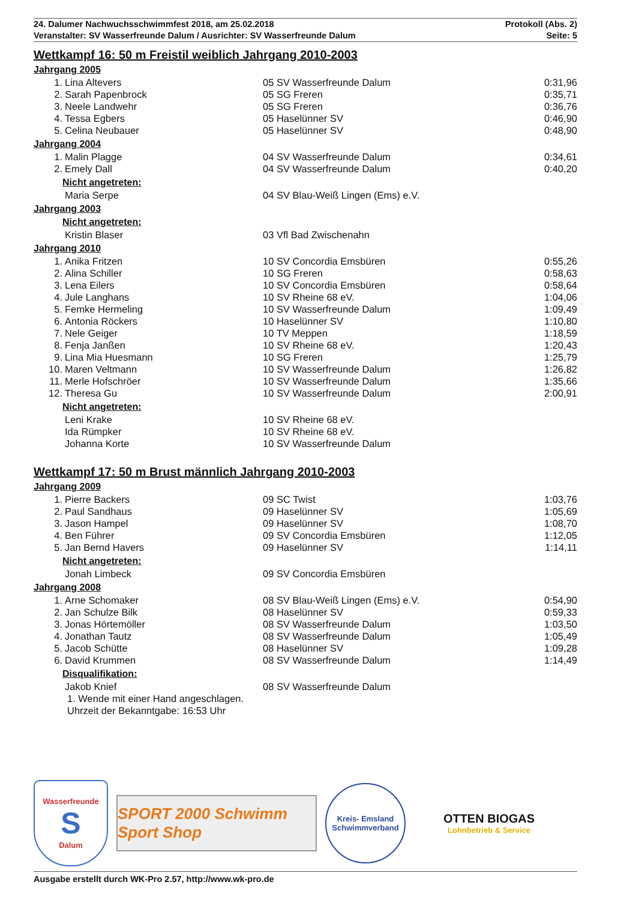24. Dalumer Nachwuchsschwimmfest 2018, am 25.02.2018 Protokoll (Abs. 2)
Veranstalter: SV Wasserfreunde Dalum / Ausrichter: SV Wasserfreunde Dalum Seite: 5
Wettkampf 16: 50 m Freistil weiblich Jahrgang 2010-2003
Jahrgang 2005
| 1. | Lina Altevers | 05 SV Wasserfreunde Dalum | 0:31,96 |
| 2. | Sarah Papenbrock | 05 SG Freren | 0:35,71 |
| 3. | Neele Landwehr | 05 SG Freren | 0:36,76 |
| 4. | Tessa Egbers | 05 Haselünner SV | 0:46,90 |
| 5. | Celina Neubauer | 05 Haselünner SV | 0:48,90 |
Jahrgang 2004
| 1. | Malin Plagge | 04 SV Wasserfreunde Dalum | 0:34,61 |
| 2. | Emely Dall | 04 SV Wasserfreunde Dalum | 0:40,20 |
Nicht angetreten:
| | Maria Serpe | 04 SV Blau-Weiß Lingen (Ems) e.V. | |
Jahrgang 2003
Nicht angetreten:
| | Kristin Blaser | 03 Vfl Bad Zwischenahn | |
Jahrgang 2010
| 1. | Anika Fritzen | 10 SV Concordia Emsbüren | 0:55,26 |
| 2. | Alina Schiller | 10 SG Freren | 0:58,63 |
| 3. | Lena Eilers | 10 SV Concordia Emsbüren | 0:58,64 |
| 4. | Jule Langhans | 10 SV Rheine 68 eV. | 1:04,06 |
| 5. | Femke Hermeling | 10 SV Wasserfreunde Dalum | 1:09,49 |
| 6. | Antonia Röckers | 10 Haselünner SV | 1:10,80 |
| 7. | Nele Geiger | 10 TV Meppen | 1:18,59 |
| 8. | Fenja Janßen | 10 SV Rheine 68 eV. | 1:20,43 |
| 9. | Lina Mia Huesmann | 10 SG Freren | 1:25,79 |
| 10. | Maren Veltmann | 10 SV Wasserfreunde Dalum | 1:26,82 |
| 11. | Merle Hofschröer | 10 SV Wasserfreunde Dalum | 1:35,66 |
| 12. | Theresa Gu | 10 SV Wasserfreunde Dalum | 2:00,91 |
Nicht angetreten:
| | Leni Krake | 10 SV Rheine 68 eV. | |
| | Ida Rümpker | 10 SV Rheine 68 eV. | |
| | Johanna Korte | 10 SV Wasserfreunde Dalum | |
Wettkampf 17: 50 m Brust männlich Jahrgang 2010-2003
Jahrgang 2009
| 1. | Pierre Backers | 09 SC Twist | 1:03,76 |
| 2. | Paul Sandhaus | 09 Haselünner SV | 1:05,69 |
| 3. | Jason Hampel | 09 Haselünner SV | 1:08,70 |
| 4. | Ben Führer | 09 SV Concordia Emsbüren | 1:12,05 |
| 5. | Jan Bernd Havers | 09 Haselünner SV | 1:14,11 |
Nicht angetreten:
| | Jonah Limbeck | 09 SV Concordia Emsbüren | |
Jahrgang 2008
| 1. | Arne Schomaker | 08 SV Blau-Weiß Lingen (Ems) e.V. | 0:54,90 |
| 2. | Jan Schulze Bilk | 08 Haselünner SV | 0:59,33 |
| 3. | Jonas Hörtemöller | 08 SV Wasserfreunde Dalum | 1:03,50 |
| 4. | Jonathan Tautz | 08 SV Wasserfreunde Dalum | 1:05,49 |
| 5. | Jacob Schütte | 08 Haselünner SV | 1:09,28 |
| 6. | David Krummen | 08 SV Wasserfreunde Dalum | 1:14,49 |
Disqualifikation:
| | Jakob Knief | 08 SV Wasserfreunde Dalum | |
1. Wende mit einer Hand angeschlagen.
Uhrzeit der Bekanntgabe: 16:53 Uhr
Wasserfreunde
S
Dalum
SPORT 2000 Schwimm Sport Shop
Kreis- Emsland Schwimmverband
OTTEN BIOGAS
Lohnbetrieb & Service
Ausgabe erstellt durch WK-Pro 2.57, http://www.wk-pro.de